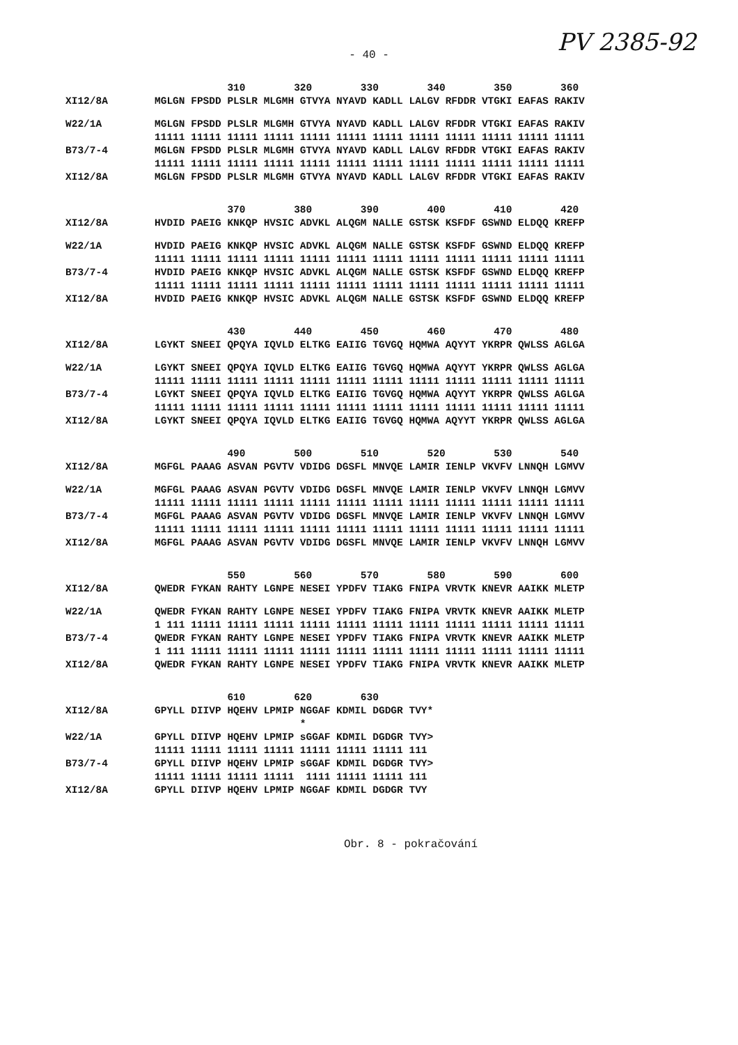PV 2385-92
- 40 -
| | 310 320 330 340 350 360 |
| XI12/8A | MGLGN FPSDD PLSLR MLGMH GTVYA NYAVD KADLL LALGV RFDDR VTGKI EAFAS RAKIV |
| W22/1A | MGLGN FPSDD PLSLR MLGMH GTVYA NYAVD KADLL LALGV RFDDR VTGKI EAFAS RAKIV |
| | 11111 11111 11111 11111 11111 11111 11111 11111 11111 11111 11111 11111 |
| B73/7-4 | MGLGN FPSDD PLSLR MLGMH GTVYA NYAVD KADLL LALGV RFDDR VTGKI EAFAS RAKIV |
| | 11111 11111 11111 11111 11111 11111 11111 11111 11111 11111 11111 11111 |
| XI12/8A | MGLGN FPSDD PLSLR MLGMH GTVYA NYAVD KADLL LALGV RFDDR VTGKI EAFAS RAKIV |
| | 370 380 390 400 410 420 |
| XI12/8A | HVDID PAEIG KNKQP HVSIC ADVKL ALQGM NALLE GSTSK KSFDF GSWND ELDQQ KREFP |
| W22/1A | HVDID PAEIG KNKQP HVSIC ADVKL ALQGM NALLE GSTSK KSFDF GSWND ELDQQ KREFP |
| | 11111 11111 11111 11111 11111 11111 11111 11111 11111 11111 11111 11111 |
| B73/7-4 | HVDID PAEIG KNKQP HVSIC ADVKL ALQGM NALLE GSTSK KSFDF GSWND ELDQQ KREFP |
| | 11111 11111 11111 11111 11111 11111 11111 11111 11111 11111 11111 11111 |
| XI12/8A | HVDID PAEIG KNKQP HVSIC ADVKL ALQGM NALLE GSTSK KSFDF GSWND ELDQQ KREFP |
| | 430 440 450 460 470 480 |
| XI12/8A | LGYKT SNEEI QPQYA IQVLD ELTKG EAIIG TGVGQ HQMWA AQYYT YKRPR QWLSS AGLGA |
| W22/1A | LGYKT SNEEI QPQYA IQVLD ELTKG EAIIG TGVGQ HQMWA AQYYT YKRPR QWLSS AGLGA |
| | 11111 11111 11111 11111 11111 11111 11111 11111 11111 11111 11111 11111 |
| B73/7-4 | LGYKT SNEEI QPQYA IQVLD ELTKG EAIIG TGVGQ HQMWA AQYYT YKRPR QWLSS AGLGA |
| | 11111 11111 11111 11111 11111 11111 11111 11111 11111 11111 11111 11111 |
| XI12/8A | LGYKT SNEEI QPQYA IQVLD ELTKG EAIIG TGVGQ HQMWA AQYYT YKRPR QWLSS AGLGA |
| | 490 500 510 520 530 540 |
| XI12/8A | MGFGL PAAAG ASVAN PGVTV VDIDG DGSFL MNVQE LAMIR IENLP VKVFV LNNQH LGMVV |
| W22/1A | MGFGL PAAAG ASVAN PGVTV VDIDG DGSFL MNVQE LAMIR IENLP VKVFV LNNQH LGMVV |
| | 11111 11111 11111 11111 11111 11111 11111 11111 11111 11111 11111 11111 |
| B73/7-4 | MGFGL PAAAG ASVAN PGVTV VDIDG DGSFL MNVQE LAMIR IENLP VKVFV LNNQH LGMVV |
| | 11111 11111 11111 11111 11111 11111 11111 11111 11111 11111 11111 11111 |
| XI12/8A | MGFGL PAAAG ASVAN PGVTV VDIDG DGSFL MNVQE LAMIR IENLP VKVFV LNNQH LGMVV |
| | 550 560 570 580 590 600 |
| XI12/8A | QWEDR FYKAN RAHTY LGNPE NESEI YPDFV TIAKG FNIPA VRVTK KNEVR AAIKK MLETP |
| W22/1A | QWEDR FYKAN RAHTY LGNPE NESEI YPDFV TIAKG FNIPA VRVTK KNEVR AAIKK MLETP |
| | 1 111 11111 11111 11111 11111 11111 11111 11111 11111 11111 11111 11111 |
| B73/7-4 | QWEDR FYKAN RAHTY LGNPE NESEI YPDFV TIAKG FNIPA VRVTK KNEVR AAIKK MLETP |
| | 1 111 11111 11111 11111 11111 11111 11111 11111 11111 11111 11111 11111 |
| XI12/8A | QWEDR FYKAN RAHTY LGNPE NESEI YPDFV TIAKG FNIPA VRVTK KNEVR AAIKK MLETP |
| | 610 620 630 |
| XI12/8A | GPYLL DIIVP HQEHV LPMIP NGGAF KDMIL DGDGR TVY* |
| | * |
| W22/1A | GPYLL DIIVP HQEHV LPMIP sGGAF KDMIL DGDGR TVY> |
| | 11111 11111 11111 11111 11111 11111 11111 111 |
| B73/7-4 | GPYLL DIIVP HQEHV LPMIP sGGAF KDMIL DGDGR TVY> |
| | 11111 11111 11111 11111 1111 11111 11111 111 |
| XI12/8A | GPYLL DIIVP HQEHV LPMIP NGGAF KDMIL DGDGR TVY |
Obr. 8 - pokračování